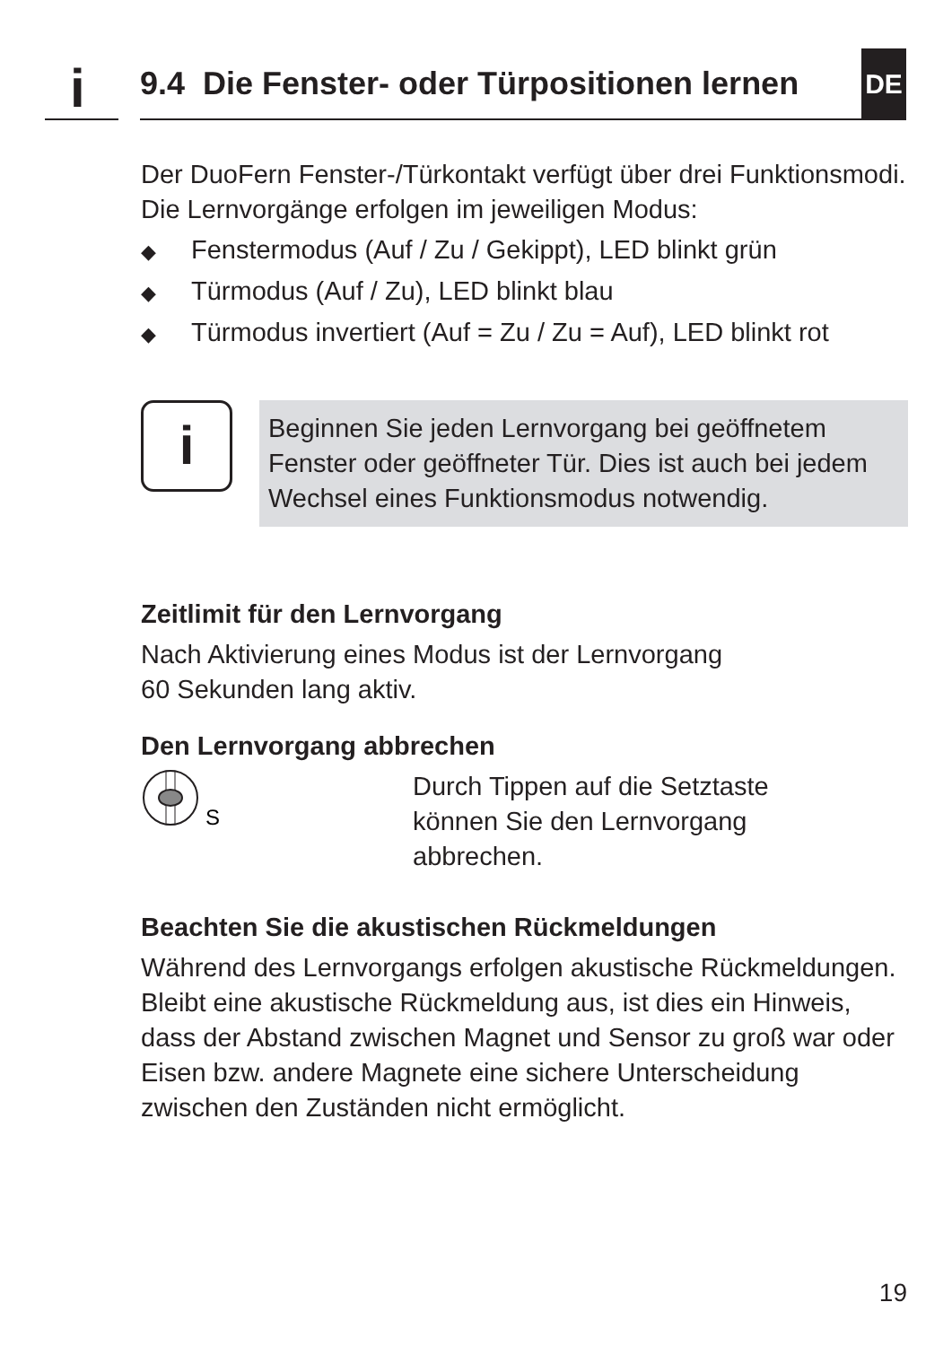i
9.4 Die Fenster- oder Türpositionen lernen
DE
Der DuoFern Fenster-/Türkontakt verfügt über drei Funk­tionsmodi. Die Lernvorgänge erfolgen im jeweiligen Modus:
◆ Fenstermodus (Auf / Zu / Gekippt), LED blinkt grün
◆ Türmodus (Auf / Zu), LED blinkt blau
◆ Türmodus invertiert (Auf = Zu / Zu = Auf), LED blinkt rot
i
Beginnen Sie jeden Lernvorgang bei geöffnetem Fenster oder geöffneter Tür. Dies ist auch bei je­dem Wechsel eines Funktionsmodus notwendig.
Zeitlimit für den Lernvorgang
Nach Aktivierung eines Modus ist der Lernvorgang
60 Sekunden lang aktiv.
Den Lernvorgang abbrechen
S
Durch Tippen auf die Setztaste
können Sie den Lernvorgang
abbrechen.
Beachten Sie die akustischen Rückmeldungen
Während des Lernvorgangs erfolgen akustische Rück­meldungen. Bleibt eine akustische Rückmeldung aus, ist dies ein Hinweis, dass der Abstand zwischen Magnet und Sensor zu groß war oder Eisen bzw. andere Magnete eine sichere Unterscheidung zwischen den Zuständen nicht ermöglicht.
19